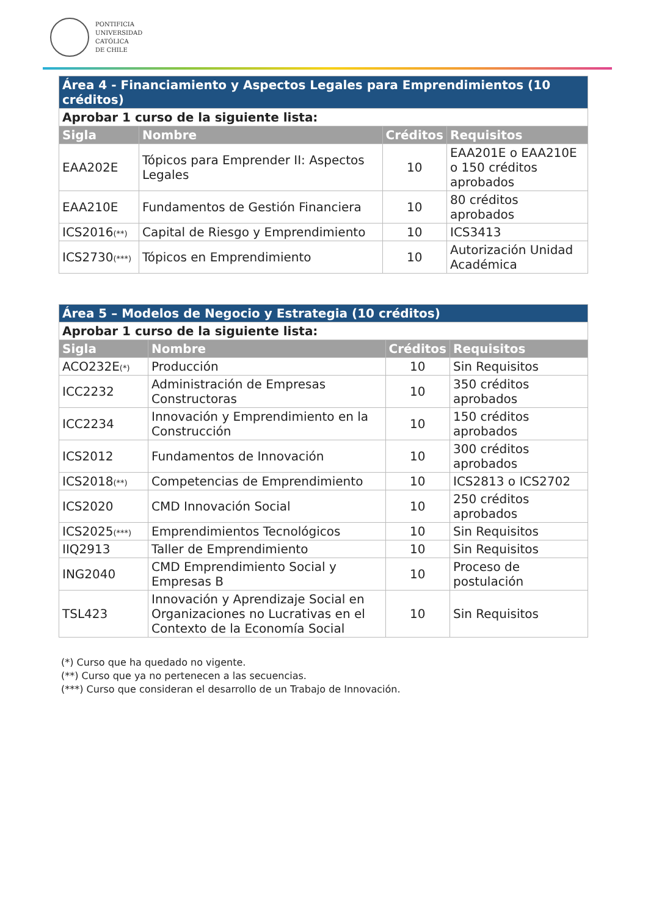PONTIFICIA
UNIVERSIDAD
CATÓLICA
DE CHILE
| Área 4 - Financiamiento y Aspectos Legales para Emprendimientos (10 créditos) | | | |
| Aprobar 1 curso de la siguiente lista: | | | |
| Sigla | Nombre | Créditos | Requisitos |
| EAA202E | Tópicos para Emprender II: Aspectos Legales | 10 | EAA201E o EAA210E o 150 créditos aprobados |
| EAA210E | Fundamentos de Gestión Financiera | 10 | 80 créditos aprobados |
| ICS2016<sup>(**)</sup> | Capital de Riesgo y Emprendimiento | 10 | ICS3413 |
| ICS2730<sup>(***)</sup> | Tópicos en Emprendimiento | 10 | Autorización Unidad Académica |
| Área 5 – Modelos de Negocio y Estrategia (10 créditos) | | | |
| Aprobar 1 curso de la siguiente lista: | | | |
| Sigla | Nombre | Créditos | Requisitos |
| ACO232E<sup>(*)</sup> | Producción | 10 | Sin Requisitos |
| ICC2232 | Administración de Empresas Constructoras | 10 | 350 créditos aprobados |
| ICC2234 | Innovación y Emprendimiento en la Construcción | 10 | 150 créditos aprobados |
| ICS2012 | Fundamentos de Innovación | 10 | 300 créditos aprobados |
| ICS2018<sup>(**)</sup> | Competencias de Emprendimiento | 10 | ICS2813 o ICS2702 |
| ICS2020 | CMD Innovación Social | 10 | 250 créditos aprobados |
| ICS2025<sup>(***)</sup> | Emprendimientos Tecnológicos | 10 | Sin Requisitos |
| IIQ2913 | Taller de Emprendimiento | 10 | Sin Requisitos |
| ING2040 | CMD Emprendimiento Social y Empresas B | 10 | Proceso de postulación |
| TSL423 | Innovación y Aprendizaje Social en Organizaciones no Lucrativas en el Contexto de la Economía Social | 10 | Sin Requisitos |
(*) Curso que ha quedado no vigente.
(**) Curso que ya no pertenecen a las secuencias.
(***) Curso que consideran el desarrollo de un Trabajo de Innovación.